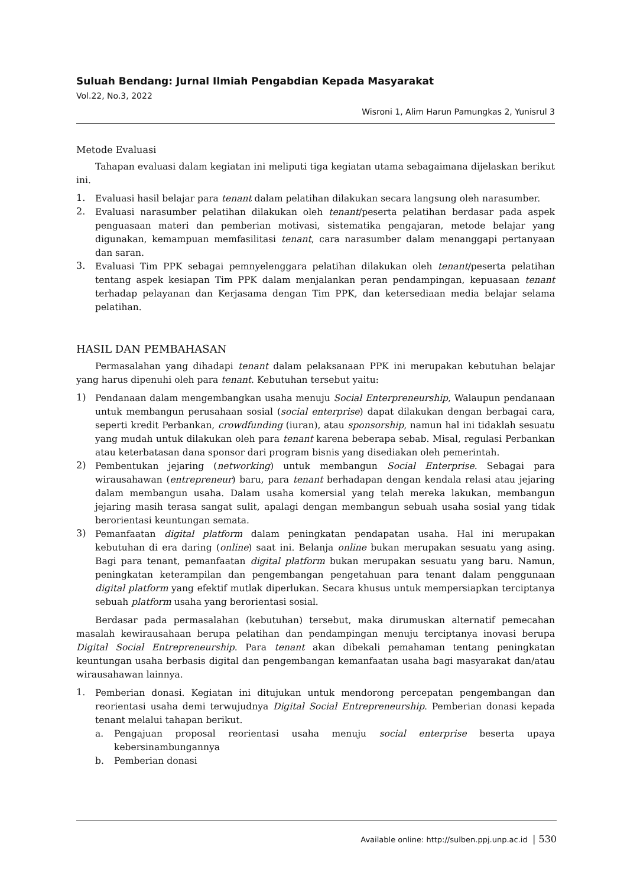Suluah Bendang: Jurnal Ilmiah Pengabdian Kepada Masyarakat
Vol.22, No.3, 2022
Wisroni 1, Alim Harun Pamungkas 2, Yunisrul 3
Metode Evaluasi
Tahapan evaluasi dalam kegiatan ini meliputi tiga kegiatan utama sebagaimana dijelaskan berikut ini.
1. Evaluasi hasil belajar para tenant dalam pelatihan dilakukan secara langsung oleh narasumber.
2. Evaluasi narasumber pelatihan dilakukan oleh tenant/peserta pelatihan berdasar pada aspek penguasaan materi dan pemberian motivasi, sistematika pengajaran, metode belajar yang digunakan, kemampuan memfasilitasi tenant, cara narasumber dalam menanggapi pertanyaan dan saran.
3. Evaluasi Tim PPK sebagai pemnyelenggara pelatihan dilakukan oleh tenant/peserta pelatihan tentang aspek kesiapan Tim PPK dalam menjalankan peran pendampingan, kepuasaan tenant terhadap pelayanan dan Kerjasama dengan Tim PPK, dan ketersediaan media belajar selama pelatihan.
HASIL DAN PEMBAHASAN
Permasalahan yang dihadapi tenant dalam pelaksanaan PPK ini merupakan kebutuhan belajar yang harus dipenuhi oleh para tenant. Kebutuhan tersebut yaitu:
1) Pendanaan dalam mengembangkan usaha menuju Social Enterpreneurship, Walaupun pendanaan untuk membangun perusahaan sosial (social enterprise) dapat dilakukan dengan berbagai cara, seperti kredit Perbankan, crowdfunding (iuran), atau sponsorship, namun hal ini tidaklah sesuatu yang mudah untuk dilakukan oleh para tenant karena beberapa sebab. Misal, regulasi Perbankan atau keterbatasan dana sponsor dari program bisnis yang disediakan oleh pemerintah.
2) Pembentukan jejaring (networking) untuk membangun Social Enterprise. Sebagai para wirausahawan (entrepreneur) baru, para tenant berhadapan dengan kendala relasi atau jejaring dalam membangun usaha. Dalam usaha komersial yang telah mereka lakukan, membangun jejaring masih terasa sangat sulit, apalagi dengan membangun sebuah usaha sosial yang tidak berorientasi keuntungan semata.
3) Pemanfaatan digital platform dalam peningkatan pendapatan usaha. Hal ini merupakan kebutuhan di era daring (online) saat ini. Belanja online bukan merupakan sesuatu yang asing. Bagi para tenant, pemanfaatan digital platform bukan merupakan sesuatu yang baru. Namun, peningkatan keterampilan dan pengembangan pengetahuan para tenant dalam penggunaan digital platform yang efektif mutlak diperlukan. Secara khusus untuk mempersiapkan terciptanya sebuah platform usaha yang berorientasi sosial.
Berdasar pada permasalahan (kebutuhan) tersebut, maka dirumuskan alternatif pemecahan masalah kewirausahaan berupa pelatihan dan pendampingan menuju terciptanya inovasi berupa Digital Social Entrepreneurship. Para tenant akan dibekali pemahaman tentang peningkatan keuntungan usaha berbasis digital dan pengembangan kemanfaatan usaha bagi masyarakat dan/atau wirausahawan lainnya.
1. Pemberian donasi. Kegiatan ini ditujukan untuk mendorong percepatan pengembangan dan reorientasi usaha demi terwujudnya Digital Social Entrepreneurship. Pemberian donasi kepada tenant melalui tahapan berikut.
a. Pengajuan proposal reorientasi usaha menuju social enterprise beserta upaya kebersinambungannya
b. Pemberian donasi
Available online: http://sulben.ppj.unp.ac.id | 530